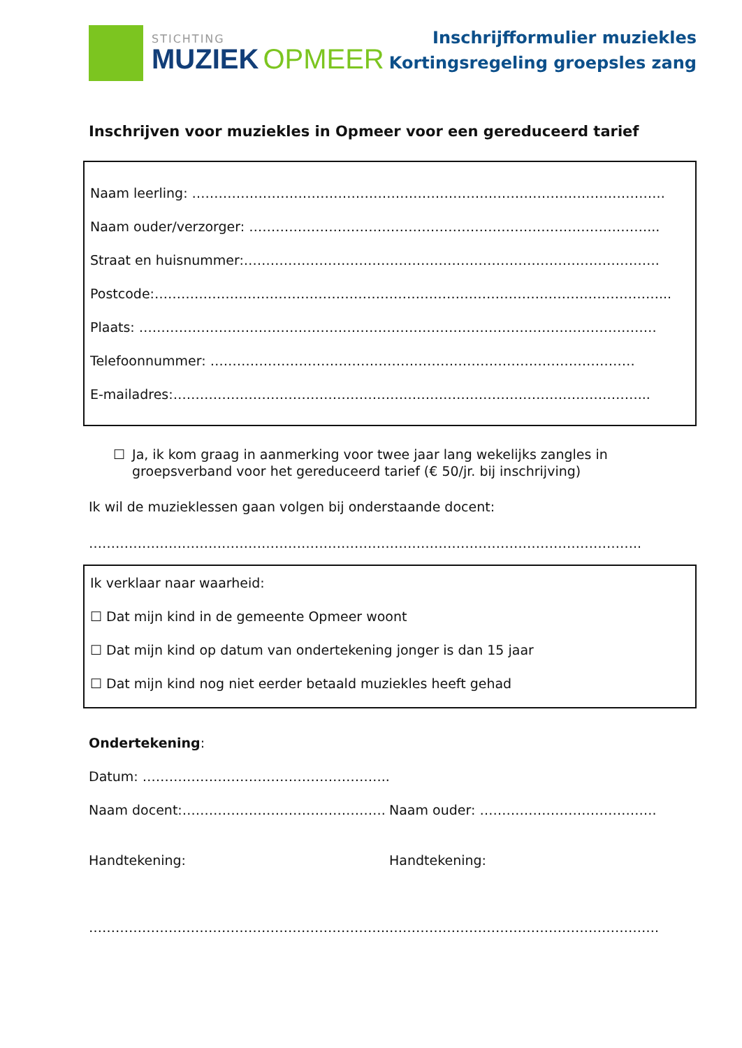STICHTING
MUZIEK OPMEER
Inschrijfformulier muziekles
Kortingsregeling groepsles zang
Inschrijven voor muziekles in Opmeer voor een gereduceerd tarief
Naam leerling: ……………………………………………………………………………………………..
Naam ouder/verzorger: ………………………………………………………………………………...
Straat en huisnummer:………………………………………………………………………………….
Postcode:……………………………………………………………………………………………………...
Plaats: ………………………………………………………………………………………………………
Telefoonnummer: ……………………………………………………………………………………
E-mailadres:……………………………………………………………………………………………...
☐ Ja, ik kom graag in aanmerking voor twee jaar lang wekelijks zangles in groepsverband voor het gereduceerd tarief (€ 50/jr. bij inschrijving)
Ik wil de muzieklessen gaan volgen bij onderstaande docent:
……………………………………………………………………………………………………………..
Ik verklaar naar waarheid:
☐ Dat mijn kind in de gemeente Opmeer woont
☐ Dat mijn kind op datum van ondertekening jonger is dan 15 jaar
☐ Dat mijn kind nog niet eerder betaald muziekles heeft gehad
Ondertekening:
Datum: ………………………………………………..
Naam docent:………………………………………. Naam ouder: ………………………………….
Handtekening: Handtekening:
………………………………………………………….. …………………………………………………….